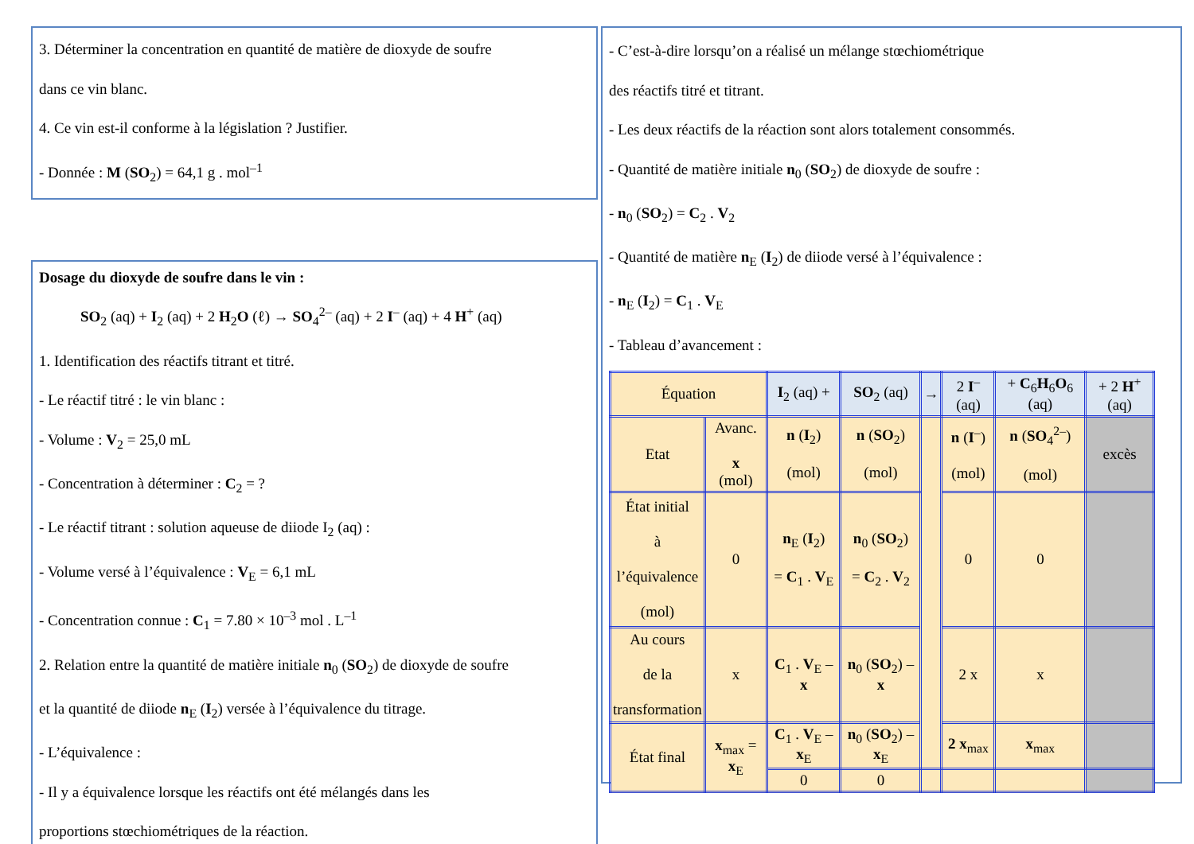3. Déterminer la concentration en quantité de matière de dioxyde de soufre
dans ce vin blanc.
4. Ce vin est-il conforme à la législation ? Justifier.
- Donnée : M (SO<sub>2</sub>) = 64,1 g . mol<sup>–1</sup>
Dosage du dioxyde de soufre dans le vin :
SO<sub>2</sub> (aq) + I<sub>2</sub> (aq) + 2 H<sub>2</sub>O (ℓ) → SO<sub>4</sub><sup>2–</sup> (aq) + 2 I<sup>–</sup> (aq) + 4 H<sup>+</sup> (aq)
1. Identification des réactifs titrant et titré.
- Le réactif titré : le vin blanc :
- Volume : V<sub>2</sub> = 25,0 mL
- Concentration à déterminer : C<sub>2</sub> = ?
- Le réactif titrant : solution aqueuse de diiode I<sub>2</sub> (aq) :
- Volume versé à l’équivalence : V<sub>E</sub> = 6,1 mL
- Concentration connue : C<sub>1</sub> = 7.80 × 10<sup>–3</sup> mol . L<sup>–1</sup>
2. Relation entre la quantité de matière initiale n<sub>0</sub> (SO<sub>2</sub>) de dioxyde de soufre
et la quantité de diiode n<sub>E</sub> (I<sub>2</sub>) versée à l’équivalence du titrage.
- L’équivalence :
- Il y a équivalence lorsque les réactifs ont été mélangés dans les
proportions stœchiométriques de la réaction.
- C’est-à-dire lorsqu’on a réalisé un mélange stœchiométrique
des réactifs titré et titrant.
- Les deux réactifs de la réaction sont alors totalement consommés.
- Quantité de matière initiale n<sub>0</sub> (SO<sub>2</sub>) de dioxyde de soufre :
- n<sub>0</sub> (SO<sub>2</sub>) = C<sub>2</sub> . V<sub>2</sub>
- Quantité de matière n<sub>E</sub> (I<sub>2</sub>) de diiode versé à l’équivalence :
- n<sub>E</sub> (I<sub>2</sub>) = C<sub>1</sub> . V<sub>E</sub>
- Tableau d’avancement :
| Équation | | I<sub>2</sub> (aq) + | SO<sub>2</sub> (aq) | → | 2 I<sup>–</sup> (aq) | + C<sub>6</sub> H<sub>6</sub> O<sub>6</sub> (aq) | + 2 H<sup>+</sup> (aq) |
| --- | --- | --- | --- | --- | --- | --- | --- |
| Etat | Avanc. x (mol) | n ( I<sub>2</sub>) (mol) | n ( SO<sub>2</sub>) (mol) | | n ( I<sup>–</sup>) (mol) | n ( SO<sub>4</sub><sup>2–</sup>) (mol) | excès |
| État initial à l’équivalence (mol) | 0 | n<sub>E</sub> ( I<sub>2</sub>) = C<sub>1</sub> . V<sub>E</sub> | n<sub>0</sub> ( SO<sub>2</sub>) = C<sub>2</sub> . V<sub>2</sub> | | 0 | 0 | |
| Au cours de la transformation | x | C<sub>1</sub> . V<sub>E</sub> – x | n<sub>0</sub> ( SO<sub>2</sub>) – x | | 2 x | x | |
| État final | x<sub>max</sub> = x<sub>E</sub> | C<sub>1</sub> . V<sub>E</sub> – x<sub>E</sub> | n<sub>0</sub> ( SO<sub>2</sub>) – x<sub>E</sub> | | 2 x<sub>max</sub> | x<sub>max</sub> | |
| | | 0 | 0 | | | | |